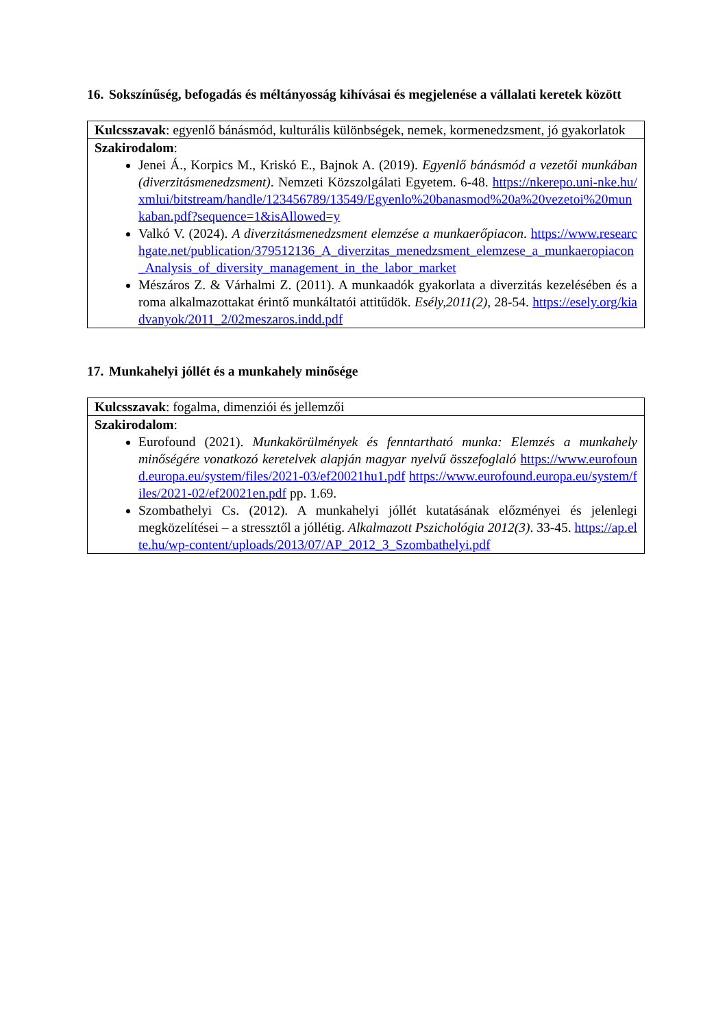16. Sokszínűség, befogadás és méltányosság kihívásai és megjelenése a vállalati keretek között
| Kulcsszavak : egyenlő bánásmód, kulturális különbségek, nemek, kormenedzsment, jó gyakorlatok |
| Szakirodalom : Jenei Á., Korpics M., Kriskó E., Bajnok A. (2019). Egyenlő bánásmód a vezetői munkában (diverzitásmenedzsment) . Nemzeti Közszolgálati Egyetem. 6-48. https://nkerepo.uni-nke.hu/xmlui/bitstream/handle/123456789/13549/Egyenlo%20banasmod%20a%20vezetoi%20munkaban.pdf?sequence=1&isAllowed=y Valkó V. (2024). A diverzitásmenedzsment elemzése a munkaerőpiacon . https://www.researchgate.net/publication/379512136_A_diverzitas_menedzsment_elemzese_a_munkaeropiacon_Analysis_of_diversity_management_in_the_labor_market Mészáros Z. & Várhalmi Z. (2011). A munkaadók gyakorlata a diverzitás kezelésében és a roma alkalmazottakat érintő munkáltatói attitűdök. Esély,2011(2), 28-54. https://esely.org/kiadvanyok/2011_2/02meszaros.indd.pdf |
17. Munkahelyi jóllét és a munkahely minősége
| Kulcsszavak : fogalma, dimenziói és jellemzői |
| Szakirodalom : Eurofound (2021). Munkakörülmények és fenntartható munka: Elemzés a munkahely minőségére vonatkozó keretelvek alapján magyar nyelvű összefoglaló https://www.eurofound.europa.eu/system/files/2021-03/ef20021hu1.pdf https://www.eurofound.europa.eu/system/files/2021-02/ef20021en.pdf pp. 1.69. Szombathelyi Cs. (2012). A munkahelyi jóllét kutatásának előzményei és jelenlegi megközelítései – a stressztől a jóllétig. Alkalmazott Pszichológia 2012(3) . 33-45. https://ap.elte.hu/wp-content/uploads/2013/07/AP_2012_3_Szombathelyi.pdf |